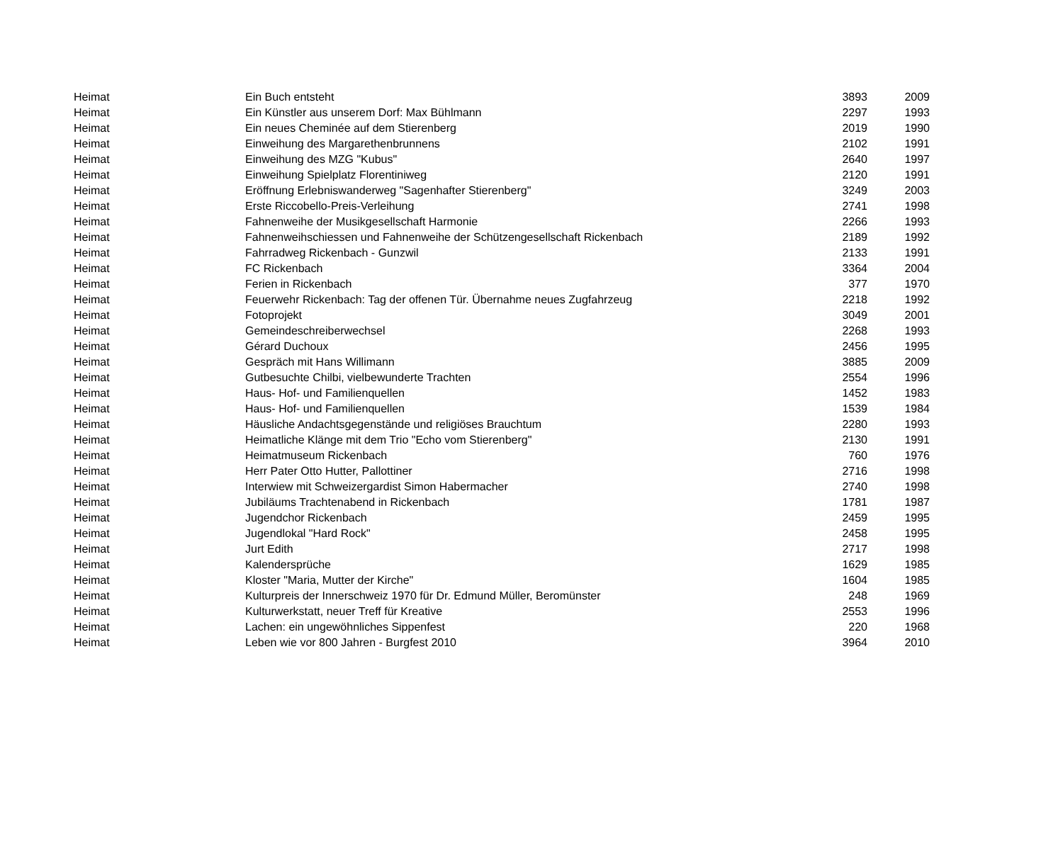| Heimat | Ein Buch entsteht | 3893 | 2009 |
| Heimat | Ein Künstler aus unserem Dorf: Max Bühlmann | 2297 | 1993 |
| Heimat | Ein neues Cheminée auf dem Stierenberg | 2019 | 1990 |
| Heimat | Einweihung des Margarethenbrunnens | 2102 | 1991 |
| Heimat | Einweihung des MZG "Kubus" | 2640 | 1997 |
| Heimat | Einweihung Spielplatz Florentiniweg | 2120 | 1991 |
| Heimat | Eröffnung Erlebniswanderweg "Sagenhafter Stierenberg" | 3249 | 2003 |
| Heimat | Erste Riccobello-Preis-Verleihung | 2741 | 1998 |
| Heimat | Fahnenweihe der Musikgesellschaft Harmonie | 2266 | 1993 |
| Heimat | Fahnenweihschiessen und Fahnenweihe der Schützengesellschaft Rickenbach | 2189 | 1992 |
| Heimat | Fahrradweg Rickenbach - Gunzwil | 2133 | 1991 |
| Heimat | FC Rickenbach | 3364 | 2004 |
| Heimat | Ferien in Rickenbach | 377 | 1970 |
| Heimat | Feuerwehr Rickenbach: Tag der offenen Tür. Übernahme neues Zugfahrzeug | 2218 | 1992 |
| Heimat | Fotoprojekt | 3049 | 2001 |
| Heimat | Gemeindeschreiberwechsel | 2268 | 1993 |
| Heimat | Gérard Duchoux | 2456 | 1995 |
| Heimat | Gespräch mit Hans Willimann | 3885 | 2009 |
| Heimat | Gutbesuchte Chilbi, vielbewunderte Trachten | 2554 | 1996 |
| Heimat | Haus- Hof- und Familienquellen | 1452 | 1983 |
| Heimat | Haus- Hof- und Familienquellen | 1539 | 1984 |
| Heimat | Häusliche Andachtsgegenstände und religiöses Brauchtum | 2280 | 1993 |
| Heimat | Heimatliche Klänge mit dem Trio "Echo vom Stierenberg" | 2130 | 1991 |
| Heimat | Heimatmuseum Rickenbach | 760 | 1976 |
| Heimat | Herr Pater Otto Hutter, Pallottiner | 2716 | 1998 |
| Heimat | Interwiew mit Schweizergardist Simon Habermacher | 2740 | 1998 |
| Heimat | Jubiläums Trachtenabend in Rickenbach | 1781 | 1987 |
| Heimat | Jugendchor Rickenbach | 2459 | 1995 |
| Heimat | Jugendlokal "Hard Rock" | 2458 | 1995 |
| Heimat | Jurt Edith | 2717 | 1998 |
| Heimat | Kalendersprüche | 1629 | 1985 |
| Heimat | Kloster "Maria, Mutter der Kirche" | 1604 | 1985 |
| Heimat | Kulturpreis der Innerschweiz 1970 für Dr. Edmund Müller, Beromünster | 248 | 1969 |
| Heimat | Kulturwerkstatt, neuer Treff für Kreative | 2553 | 1996 |
| Heimat | Lachen: ein ungewöhnliches Sippenfest | 220 | 1968 |
| Heimat | Leben wie vor 800 Jahren - Burgfest 2010 | 3964 | 2010 |